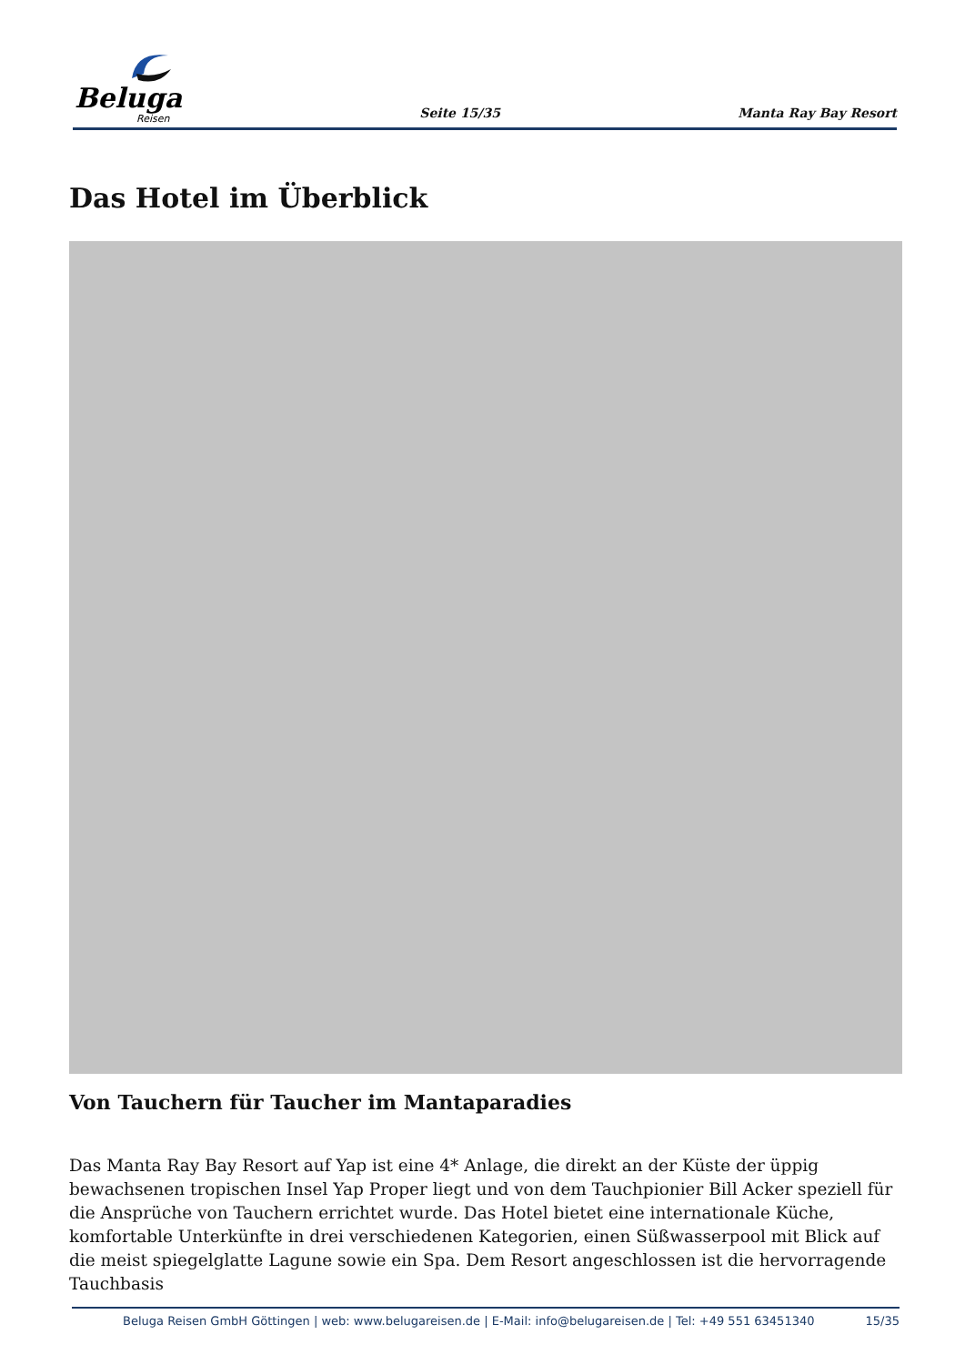Beluga
Reisen
Seite 15/35
Manta Ray Bay Resort
Das Hotel im Überblick
Von Tauchern für Taucher im Mantaparadies
Das Manta Ray Bay Resort auf Yap ist eine 4* Anlage, die direkt an der Küste der üppig bewachsenen tropischen Insel Yap Proper liegt und von dem Tauchpionier Bill Acker speziell für die Ansprüche von Tauchern errichtet wurde. Das Hotel bietet eine internationale Küche, komfortable Unterkünfte in drei verschiedenen Kategorien, einen Süßwasserpool mit Blick auf die meist spiegelglatte Lagune sowie ein Spa. Dem Resort angeschlossen ist die hervorragende Tauchbasis
Beluga Reisen GmbH Göttingen | web: www.belugareisen.de | E-Mail: info@belugareisen.de | Tel: +49 551 63451340 15/35